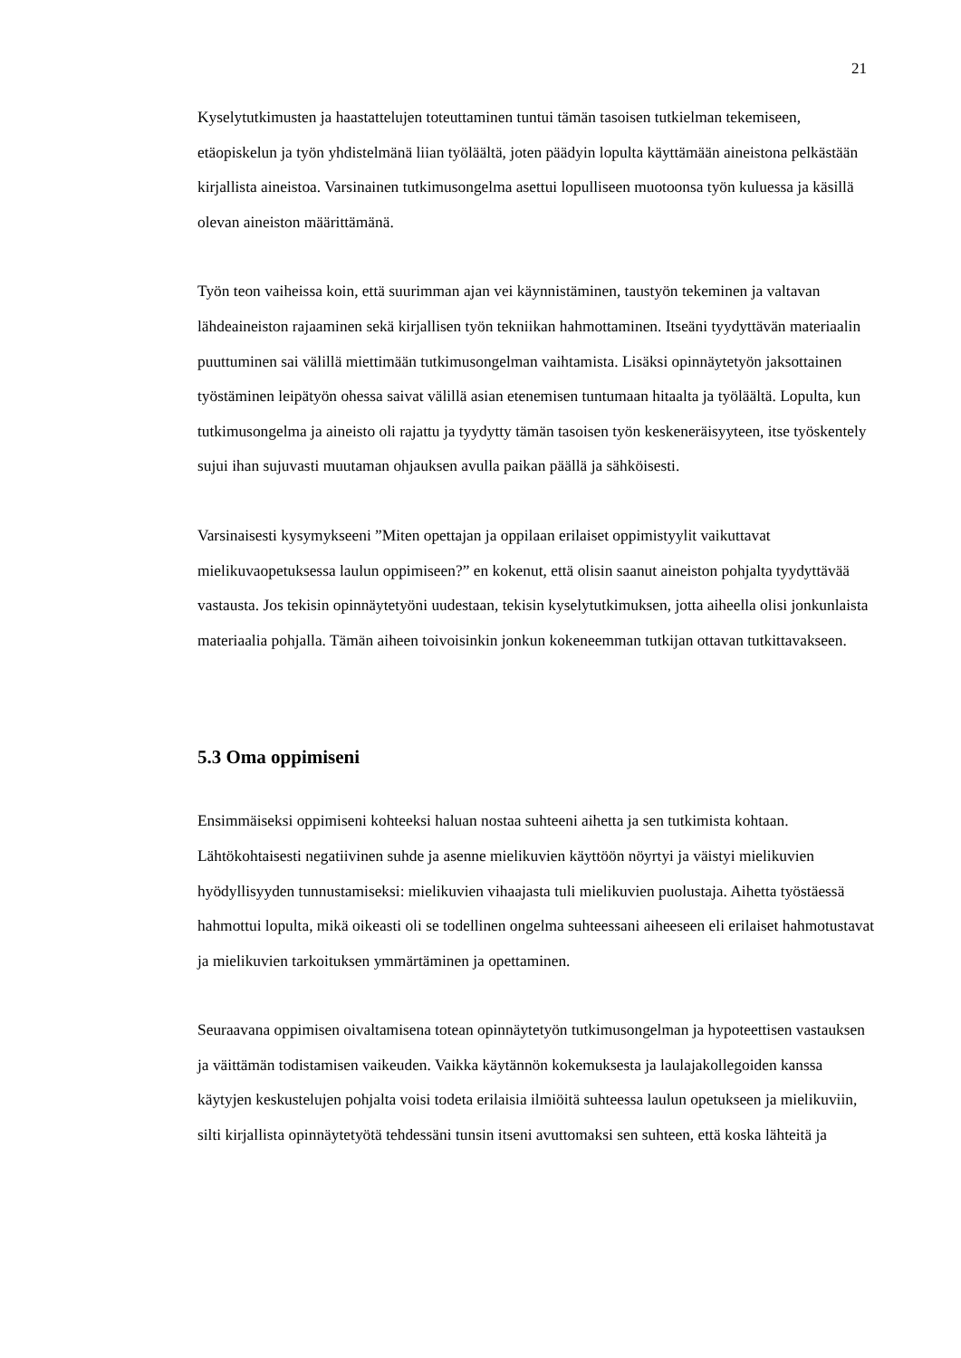21
Kyselytutkimusten ja haastattelujen toteuttaminen tuntui tämän tasoisen tutkielman tekemiseen, etäopiskelun ja työn yhdistelmänä liian työläältä, joten päädyin lopulta käyttämään aineistona pelkästään kirjallista aineistoa. Varsinainen tutkimusongelma asettui lopulliseen muotoonsa työn kuluessa ja käsillä olevan aineiston määrittämänä.
Työn teon vaiheissa koin, että suurimman ajan vei käynnistäminen, taustyön tekeminen ja valtavan lähdeaineiston rajaaminen sekä kirjallisen työn tekniikan hahmottaminen. Itseäni tyydyttävän materiaalin puuttuminen sai välillä miettimään tutkimusongelman vaihtamista. Lisäksi opinnäytetyön jaksottainen työstäminen leipätyön ohessa saivat välillä asian etenemisen tuntumaan hitaalta ja työläältä. Lopulta, kun tutkimusongelma ja aineisto oli rajattu ja tyydytty tämän tasoisen työn keskeneräisyyteen, itse työskentely sujui ihan sujuvasti muutaman ohjauksen avulla paikan päällä ja sähköisesti.
Varsinaisesti kysymykseeni ”Miten opettajan ja oppilaan erilaiset oppimistyylit vaikuttavat mielikuvaopetuksessa laulun oppimiseen?” en kokenut, että olisin saanut aineiston pohjalta tyydyttävää vastausta. Jos tekisin opinnäytetyöni uudestaan, tekisin kyselytutkimuksen, jotta aiheella olisi jonkunlaista materiaalia pohjalla. Tämän aiheen toivoisinkin jonkun kokeneemman tutkijan ottavan tutkittavakseen.
5.3 Oma oppimiseni
Ensimmäiseksi oppimiseni kohteeksi haluan nostaa suhteeni aihetta ja sen tutkimista kohtaan. Lähtökohtaisesti negatiivinen suhde ja asenne mielikuvien käyttöön nöyrtyi ja väistyi mielikuvien hyödyllisyyden tunnustamiseksi: mielikuvien vihaajasta tuli mielikuvien puolustaja. Aihetta työstäessä hahmottui lopulta, mikä oikeasti oli se todellinen ongelma suhteessani aiheeseen eli erilaiset hahmotustavat ja mielikuvien tarkoituksen ymmärtäminen ja opettaminen.
Seuraavana oppimisen oivaltamisena totean opinnäytetyön tutkimusongelman ja hypoteettisen vastauksen ja väittämän todistamisen vaikeuden. Vaikka käytännön kokemuksesta ja laulajakollegoiden kanssa käytyjen keskustelujen pohjalta voisi todeta erilaisia ilmiöitä suhteessa laulun opetukseen ja mielikuviin, silti kirjallista opinnäytetyötä tehdessäni tunsin itseni avuttomaksi sen suhteen, että koska lähteitä ja